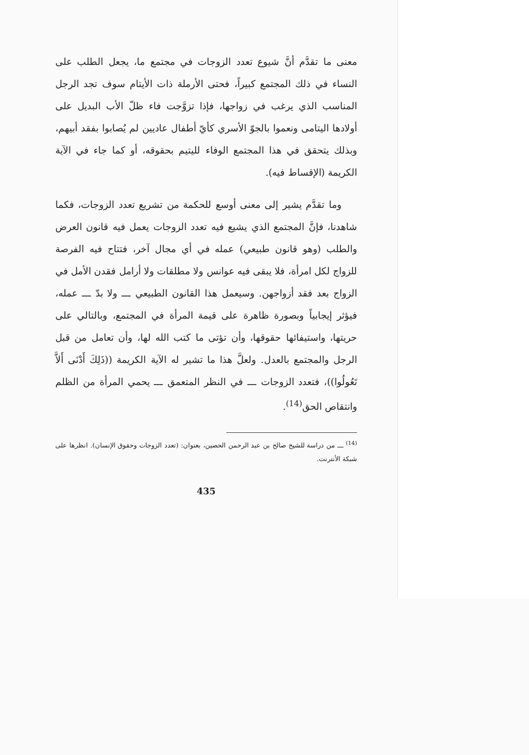معنى ما تقدَّم أنَّ شيوع تعدد الزوجات في مجتمع ما، يجعل الطلب على النساء في ذلك المجتمع كبيراً، فحتى الأرملة ذات الأيتام سوف تجد الرجل المناسب الذي يرغب في زواجها، فإذا تزوَّجت فاء ظلّ الأب البديل على أولادها اليتامى ونعموا بالجوّ الأسري كأيّ أطفال عاديين لم يُصابوا بفقد أبيهم، وبذلك يتحقق في هذا المجتمع الوفاء لليتيم بحقوقه، أو كما جاء في الآية الكريمة (الإقساط فيه).
وما تقدَّم يشير إلى معنى أوسع للحكمة من تشريع تعدد الزوجات، فكما شاهدنا، فإنَّ المجتمع الذي يشيع فيه تعدد الزوجات يعمل فيه قانون العرض والطلب (وهو قانون طبيعي) عمله في أي مجال آخر، فتتاح فيه الفرصة للزواج لكل امرأة، فلا يبقى فيه عوانس ولا مطلقات ولا أرامل فقدن الأمل في الزواج بعد فقد أزواجهن. وسيعمل هذا القانون الطبيعي ـــ ولا بدّ ـــ عمله، فيؤثر إيجابياً وبصورة ظاهرة على قيمة المرأة في المجتمع، وبالتالي على حريتها، واستيفائها حقوقها، وأن تؤتى ما كتب الله لها، وأن تعامل من قبل الرجل والمجتمع بالعدل. ولعلَّ هذا ما تشير له الآية الكريمة ((ذَلِكَ أَدْنَى أَلاَّ تَعُولُوا))، فتعدد الزوجات ـــ في النظر المتعمق ـــ يحمي المرأة من الظلم وانتقاص الحق<sup>(14)</sup>.
<sup>(14)</sup> ـــ من دراسة للشيخ صالح بن عبد الرحمن الحصين، بعنوان: (تعدد الزوجات وحقوق الإنسان). انظرها على شبكة الأنترنت.
435